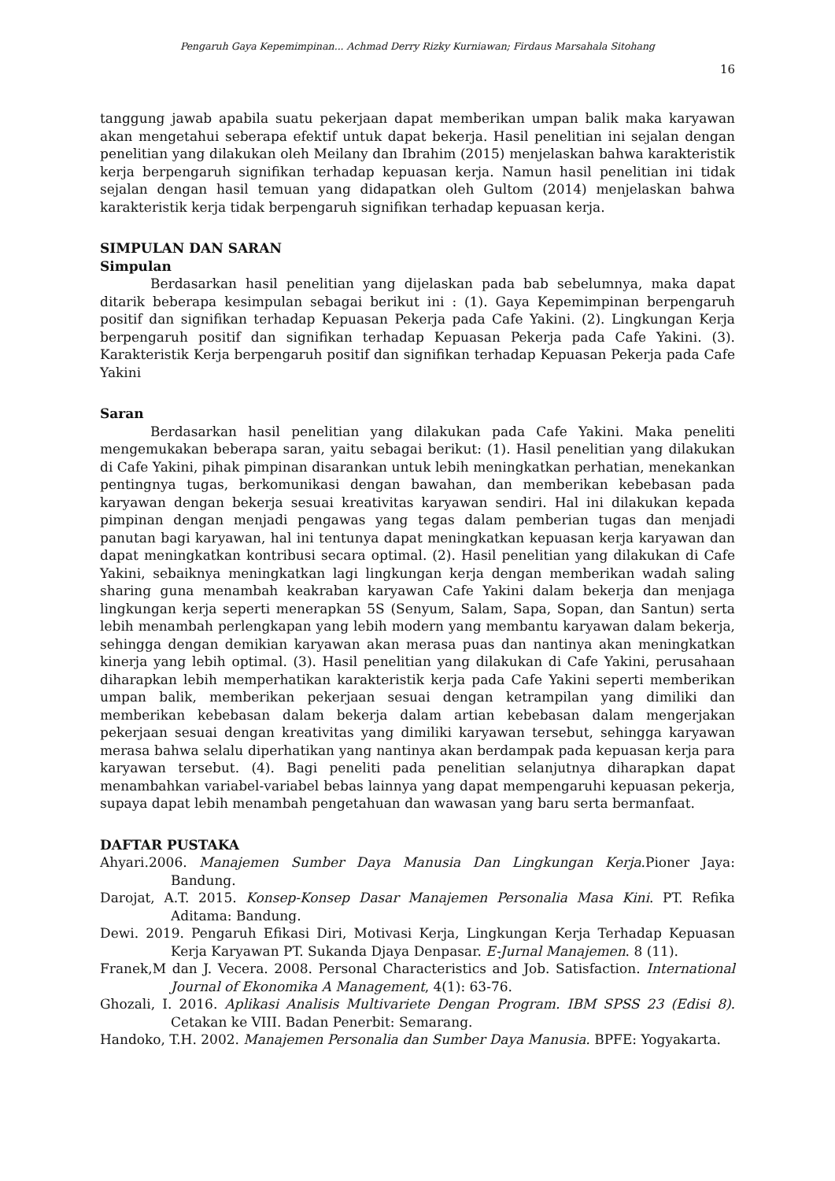Pengaruh Gaya Kepemimpinan... Achmad Derry Rizky Kurniawan; Firdaus Marsahala Sitohang
16
tanggung jawab apabila suatu pekerjaan dapat memberikan umpan balik maka karyawan akan mengetahui seberapa efektif untuk dapat bekerja. Hasil penelitian ini sejalan dengan penelitian yang dilakukan oleh Meilany dan Ibrahim (2015) menjelaskan bahwa karakteristik kerja berpengaruh signifikan terhadap kepuasan kerja. Namun hasil penelitian ini tidak sejalan dengan hasil temuan yang didapatkan oleh Gultom (2014) menjelaskan bahwa karakteristik kerja tidak berpengaruh signifikan terhadap kepuasan kerja.
SIMPULAN DAN SARAN
Simpulan
Berdasarkan hasil penelitian yang dijelaskan pada bab sebelumnya, maka dapat ditarik beberapa kesimpulan sebagai berikut ini : (1). Gaya Kepemimpinan berpengaruh positif dan signifikan terhadap Kepuasan Pekerja pada Cafe Yakini. (2). Lingkungan Kerja berpengaruh positif dan signifikan terhadap Kepuasan Pekerja pada Cafe Yakini. (3). Karakteristik Kerja berpengaruh positif dan signifikan terhadap Kepuasan Pekerja pada Cafe Yakini
Saran
Berdasarkan hasil penelitian yang dilakukan pada Cafe Yakini. Maka peneliti mengemukakan beberapa saran, yaitu sebagai berikut: (1). Hasil penelitian yang dilakukan di Cafe Yakini, pihak pimpinan disarankan untuk lebih meningkatkan perhatian, menekankan pentingnya tugas, berkomunikasi dengan bawahan, dan memberikan kebebasan pada karyawan dengan bekerja sesuai kreativitas karyawan sendiri. Hal ini dilakukan kepada pimpinan dengan menjadi pengawas yang tegas dalam pemberian tugas dan menjadi panutan bagi karyawan, hal ini tentunya dapat meningkatkan kepuasan kerja karyawan dan dapat meningkatkan kontribusi secara optimal. (2). Hasil penelitian yang dilakukan di Cafe Yakini, sebaiknya meningkatkan lagi lingkungan kerja dengan memberikan wadah saling sharing guna menambah keakraban karyawan Cafe Yakini dalam bekerja dan menjaga lingkungan kerja seperti menerapkan 5S (Senyum, Salam, Sapa, Sopan, dan Santun) serta lebih menambah perlengkapan yang lebih modern yang membantu karyawan dalam bekerja, sehingga dengan demikian karyawan akan merasa puas dan nantinya akan meningkatkan kinerja yang lebih optimal. (3). Hasil penelitian yang dilakukan di Cafe Yakini, perusahaan diharapkan lebih memperhatikan karakteristik kerja pada Cafe Yakini seperti memberikan umpan balik, memberikan pekerjaan sesuai dengan ketrampilan yang dimiliki dan memberikan kebebasan dalam bekerja dalam artian kebebasan dalam mengerjakan pekerjaan sesuai dengan kreativitas yang dimiliki karyawan tersebut, sehingga karyawan merasa bahwa selalu diperhatikan yang nantinya akan berdampak pada kepuasan kerja para karyawan tersebut. (4). Bagi peneliti pada penelitian selanjutnya diharapkan dapat menambahkan variabel-variabel bebas lainnya yang dapat mempengaruhi kepuasan pekerja, supaya dapat lebih menambah pengetahuan dan wawasan yang baru serta bermanfaat.
DAFTAR PUSTAKA
Ahyari.2006. Manajemen Sumber Daya Manusia Dan Lingkungan Kerja.Pioner Jaya: Bandung.
Darojat, A.T. 2015. Konsep-Konsep Dasar Manajemen Personalia Masa Kini. PT. Refika Aditama: Bandung.
Dewi. 2019. Pengaruh Efikasi Diri, Motivasi Kerja, Lingkungan Kerja Terhadap Kepuasan Kerja Karyawan PT. Sukanda Djaya Denpasar. E-Jurnal Manajemen. 8 (11).
Franek,M dan J. Vecera. 2008. Personal Characteristics and Job. Satisfaction. International Journal of Ekonomika A Management, 4(1): 63-76.
Ghozali, I. 2016. Aplikasi Analisis Multivariete Dengan Program. IBM SPSS 23 (Edisi 8). Cetakan ke VIII. Badan Penerbit: Semarang.
Handoko, T.H. 2002. Manajemen Personalia dan Sumber Daya Manusia. BPFE: Yogyakarta.